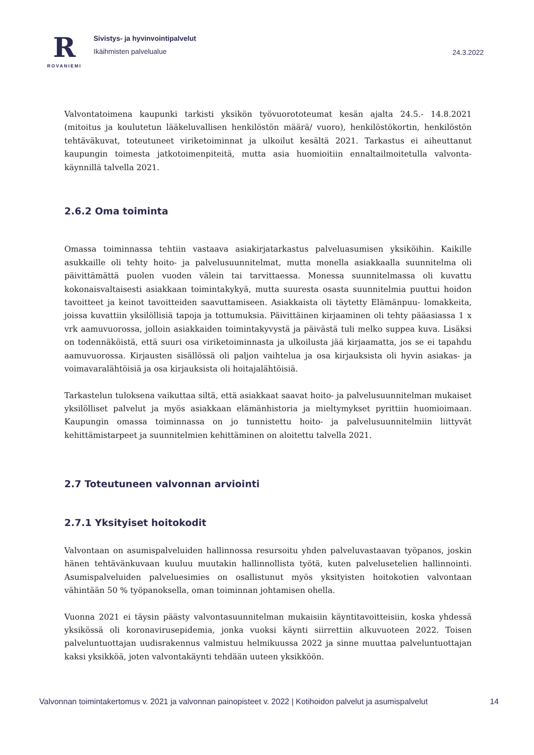R
ROVANIEMI
Sivistys- ja hyvinvointipalvelut
Ikäihmisten palvelualue
24.3.2022
Valvontatoimena kaupunki tarkisti yksikön työvuorototeumat kesän ajalta 24.5.- 14.8.2021 (mitoitus ja koulutetun lääkeluvallisen henkilöstön määrä/ vuoro), henkilöstökortin, henkilöstön tehtäväkuvat, toteutuneet viriketoiminnat ja ulkoilut kesältä 2021. Tarkastus ei aiheuttanut kaupungin toimesta jatkotoimenpiteitä, mutta asia huomioitiin ennaltailmoitetulla valvonta-käynnillä talvella 2021.
2.6.2 Oma toiminta
Omassa toiminnassa tehtiin vastaava asiakirjatarkastus palveluasumisen yksiköihin. Kaikille asukkaille oli tehty hoito- ja palvelusuunnitelmat, mutta monella asiakkaalla suunnitelma oli päivittämättä puolen vuoden välein tai tarvittaessa. Monessa suunnitelmassa oli kuvattu kokonaisvaltaisesti asiakkaan toimintakykyä, mutta suuresta osasta suunnitelmia puuttui hoidon tavoitteet ja keinot tavoitteiden saavuttamiseen. Asiakkaista oli täytetty Elämänpuu- lomakkeita, joissa kuvattiin yksilöllisiä tapoja ja tottumuksia. Päivittäinen kirjaaminen oli tehty pääasiassa 1 x vrk aamuvuorossa, jolloin asiakkaiden toimintakyvystä ja päivästä tuli melko suppea kuva. Lisäksi on todennäköistä, että suuri osa viriketoiminnasta ja ulkoilusta jää kirjaamatta, jos se ei tapahdu aamuvuorossa. Kirjausten sisällössä oli paljon vaihtelua ja osa kirjauksista oli hyvin asiakas- ja voimavaralähtöisiä ja osa kirjauksista oli hoitajalähtöisiä.
Tarkastelun tuloksena vaikuttaa siltä, että asiakkaat saavat hoito- ja palvelusuunnitelman mukaiset yksilölliset palvelut ja myös asiakkaan elämänhistoria ja mieltymykset pyrittiin huomioimaan. Kaupungin omassa toiminnassa on jo tunnistettu hoito- ja palvelusuunnitelmiin liittyvät kehittämistarpeet ja suunnitelmien kehittäminen on aloitettu talvella 2021.
2.7 Toteutuneen valvonnan arviointi
2.7.1 Yksityiset hoitokodit
Valvontaan on asumispalveluiden hallinnossa resursoitu yhden palveluvastaavan työpanos, joskin hänen tehtävänkuvaan kuuluu muutakin hallinnollista työtä, kuten palvelusetelien hallinnointi. Asumispalveluiden palveluesimies on osallistunut myös yksityisten hoitokotien valvontaan vähintään 50 % työpanoksella, oman toiminnan johtamisen ohella.
Vuonna 2021 ei täysin päästy valvontasuunnitelman mukaisiin käyntitavoitteisiin, koska yhdessä yksikössä oli koronavirusepidemia, jonka vuoksi käynti siirrettiin alkuvuoteen 2022. Toisen palveluntuottajan uudisrakennus valmistuu helmikuussa 2022 ja sinne muuttaa palveluntuottajan kaksi yksikköä, joten valvontakäynti tehdään uuteen yksikköön.
Valvonnan toimintakertomus v. 2021 ja valvonnan painopisteet v. 2022 | Kotihoidon palvelut ja asumispalvelut 14